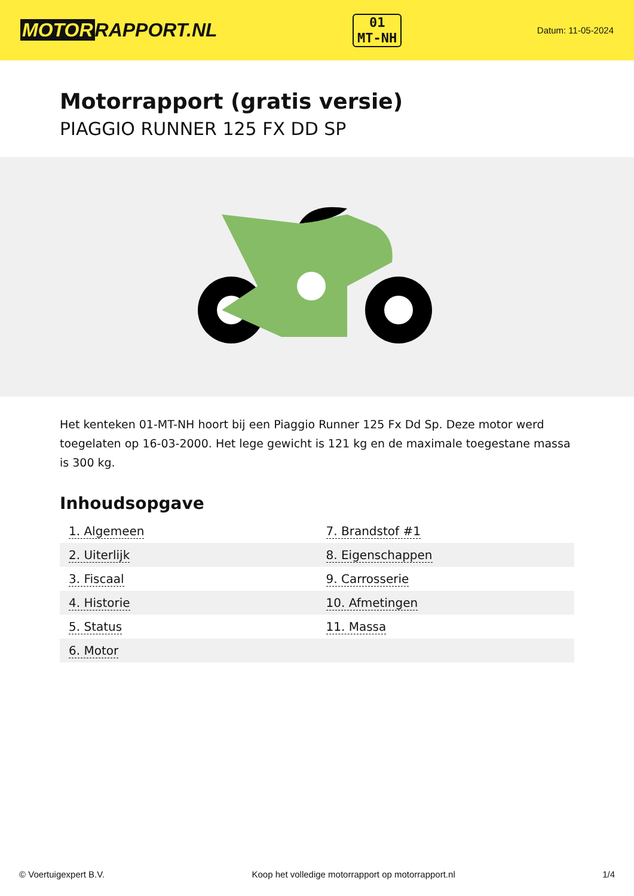MOTOR RAPPORT.NL
01
MT-NH
Datum: 11-05-2024
Motorrapport (gratis versie)
PIAGGIO RUNNER 125 FX DD SP
Het kenteken 01-MT-NH hoort bij een Piaggio Runner 125 Fx Dd Sp. Deze motor werd toegelaten op 16-03-2000. Het lege gewicht is 121 kg en de maximale toegestane massa is 300 kg.
Inhoudsopgave
| 1. Algemeen | 7. Brandstof #1 |
| 2. Uiterlijk | 8. Eigenschappen |
| 3. Fiscaal | 9. Carrosserie |
| 4. Historie | 10. Afmetingen |
| 5. Status | 11. Massa |
| 6. Motor | |
© Voertuigexpert B.V. Koop het volledige motorrapport op motorrapport.nl 1/4